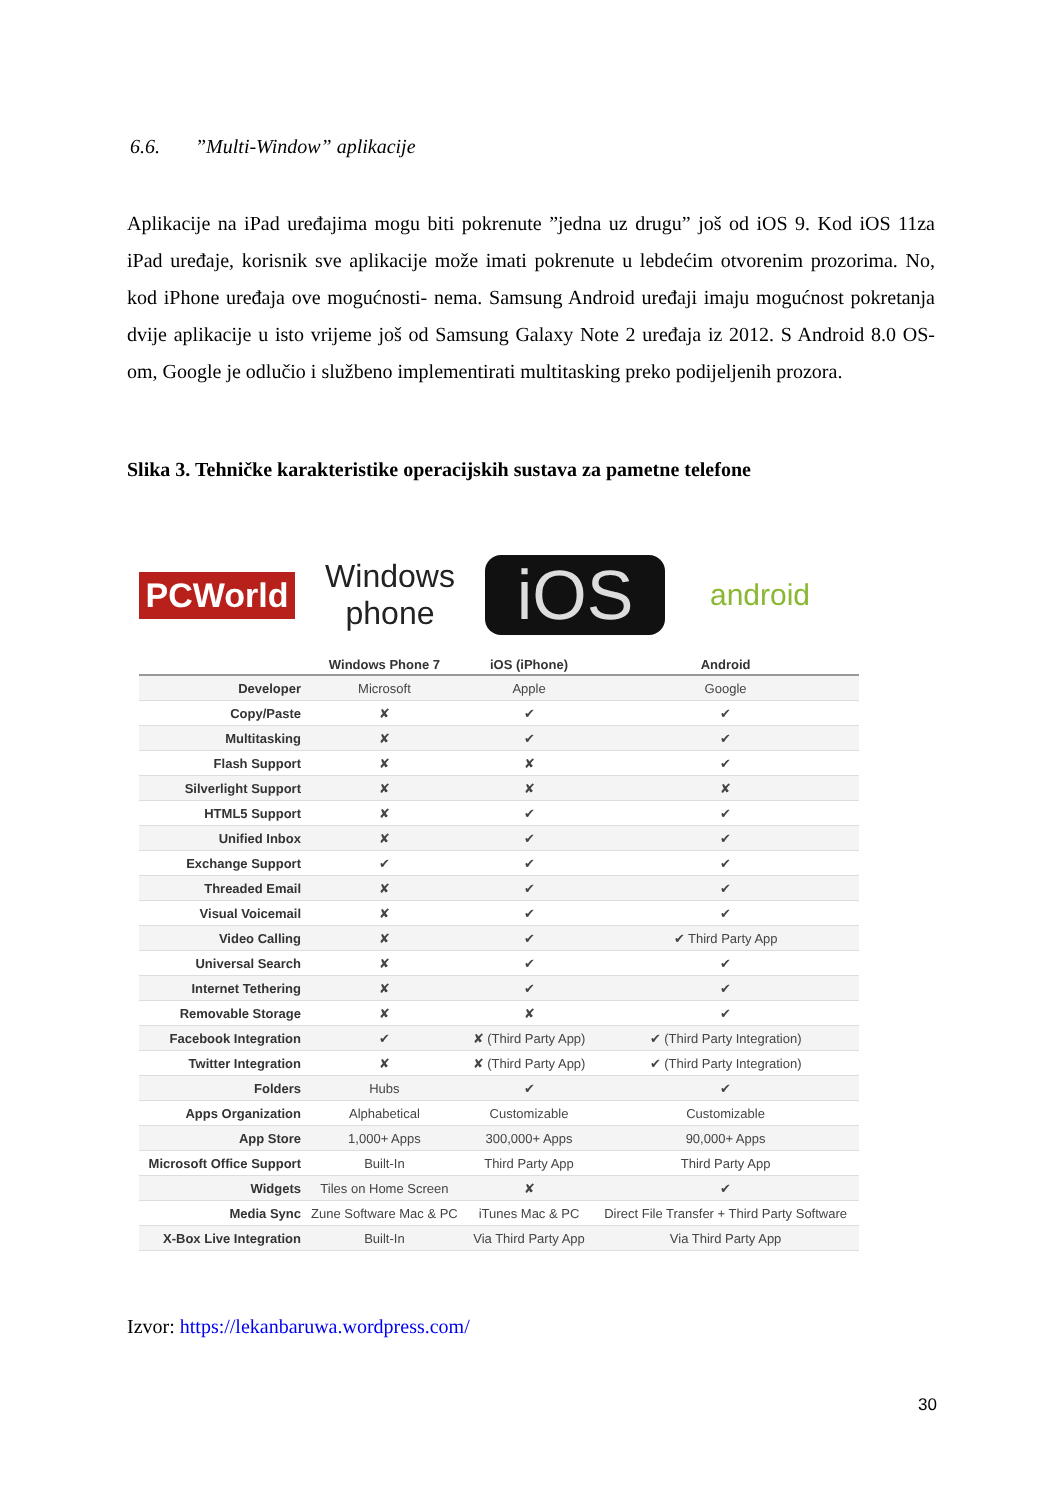6.6. ”Multi-Window” aplikacije
Aplikacije na iPad uređajima mogu biti pokrenute ”jedna uz drugu” još od iOS 9. Kod iOS 11za iPad uređaje, korisnik sve aplikacije može imati pokrenute u lebdećim otvorenim prozorima. No, kod iPhone uređaja ove mogućnosti- nema. Samsung Android uređaji imaju mogućnost pokretanja dvije aplikacije u isto vrijeme još od Samsung Galaxy Note 2 uređaja iz 2012. S Android 8.0 OS-om, Google je odlučio i službeno implementirati multitasking preko podijeljenih prozora.
Slika 3. Tehničke karakteristike operacijskih sustava za pametne telefone
PCWorld
Windows
phone
iOS
android
| | Windows Phone 7 | iOS (iPhone) | Android |
| --- | --- | --- | --- |
| Developer | Microsoft | Apple | Google |
| Copy/Paste | ✘ | ✔ | ✔ |
| Multitasking | ✘ | ✔ | ✔ |
| Flash Support | ✘ | ✘ | ✔ |
| Silverlight Support | ✘ | ✘ | ✘ |
| HTML5 Support | ✘ | ✔ | ✔ |
| Unified Inbox | ✘ | ✔ | ✔ |
| Exchange Support | ✔ | ✔ | ✔ |
| Threaded Email | ✘ | ✔ | ✔ |
| Visual Voicemail | ✘ | ✔ | ✔ |
| Video Calling | ✘ | ✔ | ✔ Third Party App |
| Universal Search | ✘ | ✔ | ✔ |
| Internet Tethering | ✘ | ✔ | ✔ |
| Removable Storage | ✘ | ✘ | ✔ |
| Facebook Integration | ✔ | ✘ (Third Party App) | ✔ (Third Party Integration) |
| Twitter Integration | ✘ | ✘ (Third Party App) | ✔ (Third Party Integration) |
| Folders | Hubs | ✔ | ✔ |
| Apps Organization | Alphabetical | Customizable | Customizable |
| App Store | 1,000+ Apps | 300,000+ Apps | 90,000+ Apps |
| Microsoft Office Support | Built-In | Third Party App | Third Party App |
| Widgets | Tiles on Home Screen | ✘ | ✔ |
| Media Sync | Zune Software Mac & PC | iTunes Mac & PC | Direct File Transfer + Third Party Software |
| X-Box Live Integration | Built-In | Via Third Party App | Via Third Party App |
Izvor: https://lekanbaruwa.wordpress.com/
30